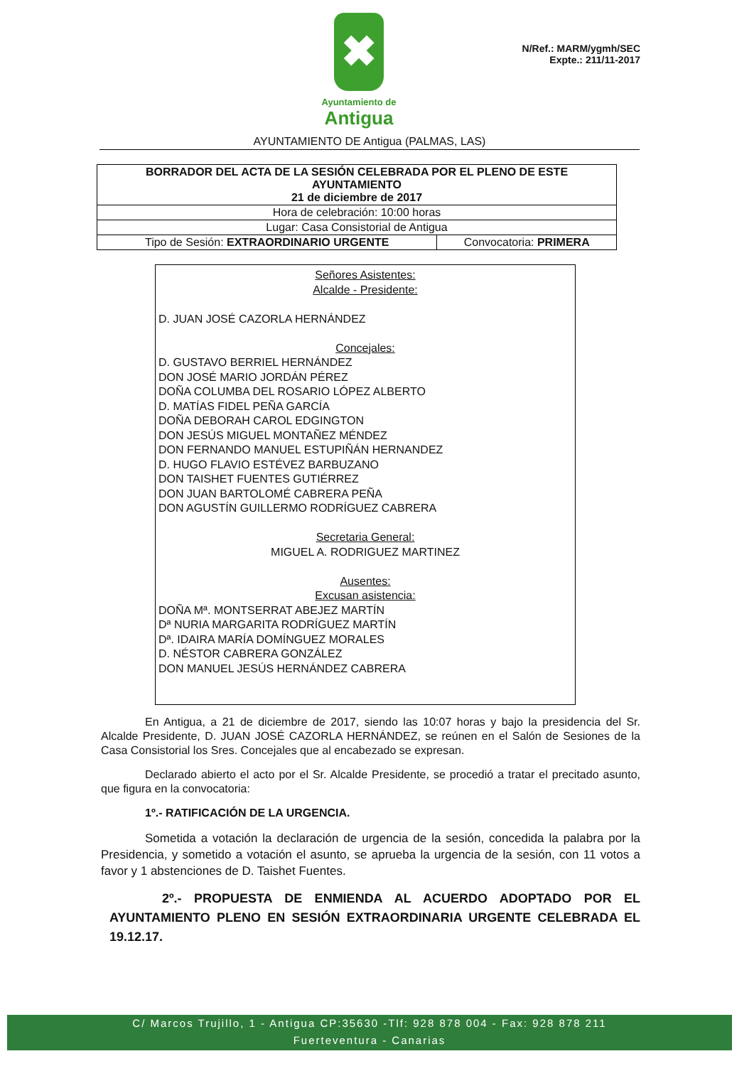✖
Ayuntamiento de
Antigua
N/Ref.: MARM/ygmh/SEC
Expte.: 211/11-2017
AYUNTAMIENTO DE Antigua (PALMAS, LAS)
| BORRADOR DEL ACTA DE LA SESIÓN CELEBRADA POR EL PLENO DE ESTE AYUNTAMIENTO 21 de diciembre de 2017 | |
| Hora de celebración: 10:00 horas | |
| Lugar: Casa Consistorial de Antigua | |
| Tipo de Sesión: EXTRAORDINARIO URGENTE | Convocatoria: PRIMERA |
Señores Asistentes:
Alcalde - Presidente:
D. JUAN JOSÉ CAZORLA HERNÁNDEZ
Concejales:
D. GUSTAVO BERRIEL HERNÁNDEZ
DON JOSÉ MARIO JORDÁN PÉREZ
DOÑA COLUMBA DEL ROSARIO LÓPEZ ALBERTO
D. MATÍAS FIDEL PEÑA GARCÍA
DOÑA DEBORAH CAROL EDGINGTON
DON JESÚS MIGUEL MONTAÑEZ MÉNDEZ
DON FERNANDO MANUEL ESTUPIÑÁN HERNANDEZ
D. HUGO FLAVIO ESTÉVEZ BARBUZANO
DON TAISHET FUENTES GUTIÉRREZ
DON JUAN BARTOLOMÉ CABRERA PEÑA
DON AGUSTÍN GUILLERMO RODRÍGUEZ CABRERA
Secretaria General:
MIGUEL A. RODRIGUEZ MARTINEZ
Ausentes:
Excusan asistencia:
DOÑA Mª. MONTSERRAT ABEJEZ MARTÍN
Dª NURIA MARGARITA RODRÍGUEZ MARTÍN
Dª. IDAIRA MARÍA DOMÍNGUEZ MORALES
D. NÉSTOR CABRERA GONZÁLEZ
DON MANUEL JESÚS HERNÁNDEZ CABRERA
En Antigua, a 21 de diciembre de 2017, siendo las 10:07 horas y bajo la presidencia del Sr. Alcalde Presidente, D. JUAN JOSÉ CAZORLA HERNÁNDEZ, se reúnen en el Salón de Sesiones de la Casa Consistorial los Sres. Concejales que al encabezado se expresan.
Declarado abierto el acto por el Sr. Alcalde Presidente, se procedió a tratar el precitado asunto, que figura en la convocatoria:
1º.- RATIFICACIÓN DE LA URGENCIA.
Sometida a votación la declaración de urgencia de la sesión, concedida la palabra por la Presidencia, y sometido a votación el asunto, se aprueba la urgencia de la sesión, con 11 votos a favor y 1 abstenciones de D. Taishet Fuentes.
2º.- PROPUESTA DE ENMIENDA AL ACUERDO ADOPTADO POR EL AYUNTAMIENTO PLENO EN SESIÓN EXTRAORDINARIA URGENTE CELEBRADA EL 19.12.17.
C/ Marcos Trujillo, 1 - Antigua CP:35630 -Tlf: 928 878 004 - Fax: 928 878 211
Fuerteventura - Canarias